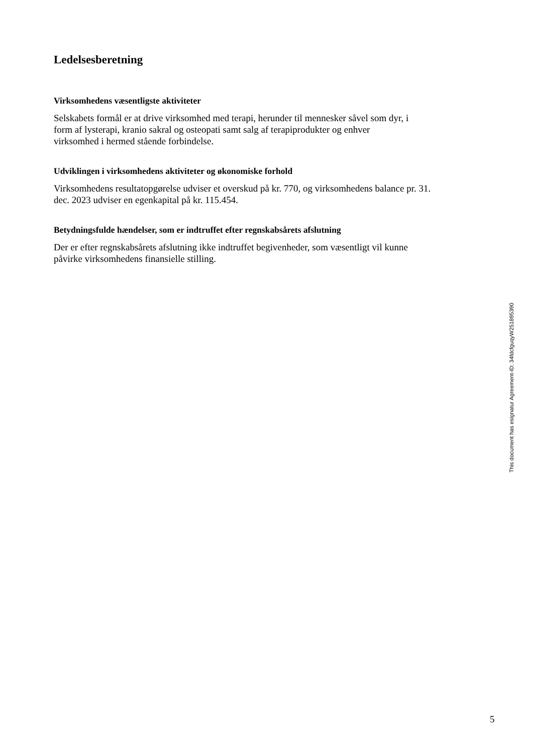Ledelsesberetning
Virksomhedens væsentligste aktiviteter
Selskabets formål er at drive virksomhed med terapi, herunder til mennesker såvel som dyr, i
form af lysterapi, kranio sakral og osteopati samt salg af terapiprodukter og enhver
virksomhed i hermed stående forbindelse.
Udviklingen i virksomhedens aktiviteter og økonomiske forhold
Virksomhedens resultatopgørelse udviser et overskud på kr. 770, og virksomhedens balance pr. 31.
dec. 2023 udviser en egenkapital på kr. 115.454.
Betydningsfulde hændelser, som er indtruffet efter regnskabsårets afslutning
Der er efter regnskabsårets afslutning ikke indtruffet begivenheder, som væsentligt vil kunne
påvirke virksomhedens finansielle stilling.
This document has esignatur Agreement-ID: 34fdcfguqyW251895390
5